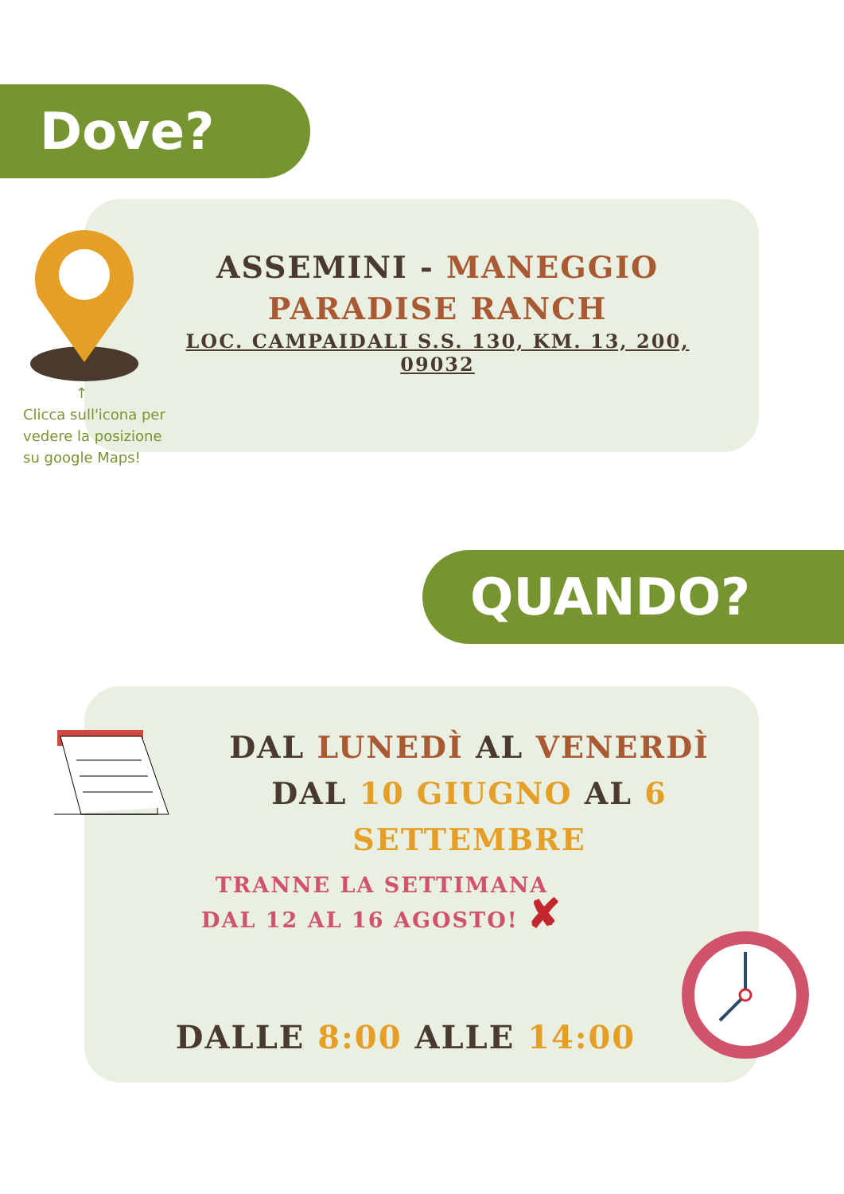Dove?
↑
Clicca sull'icona per vedere la posizione su google Maps!
ASSEMINI - MANEGGIO PARADISE RANCH
LOC. CAMPAIDALI S.S. 130, KM. 13, 200, 09032
QUANDO?
DAL LUNEDÌ AL VENERDÌ
DAL 10 GIUGNO AL 6 SETTEMBRE
TRANNE LA SETTIMANA
DAL 12 AL 16 AGOSTO! ✘
DALLE 8:00 ALLE 14:00